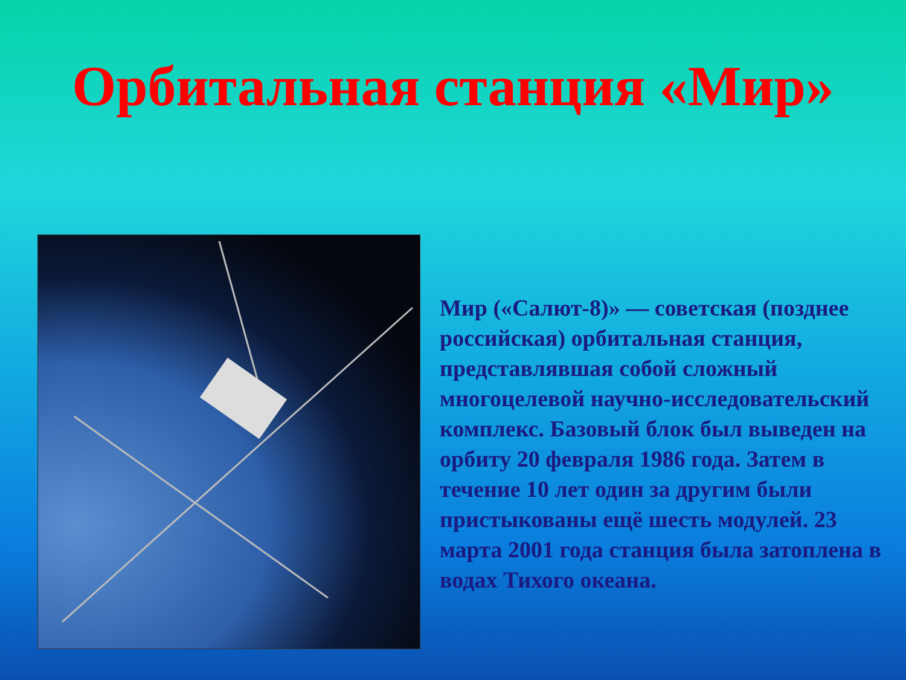Орбитальная станция «Мир»
Мир («Салют-8)» — советская (позднее российская) орбитальная станция, представлявшая собой сложный многоцелевой научно-исследовательский комплекс. Базовый блок был выведен на орбиту 20 февраля 1986 года. Затем в течение 10 лет один за другим были пристыкованы ещё шесть модулей. 23 марта 2001 года станция была затоплена в водах Тихого океана.